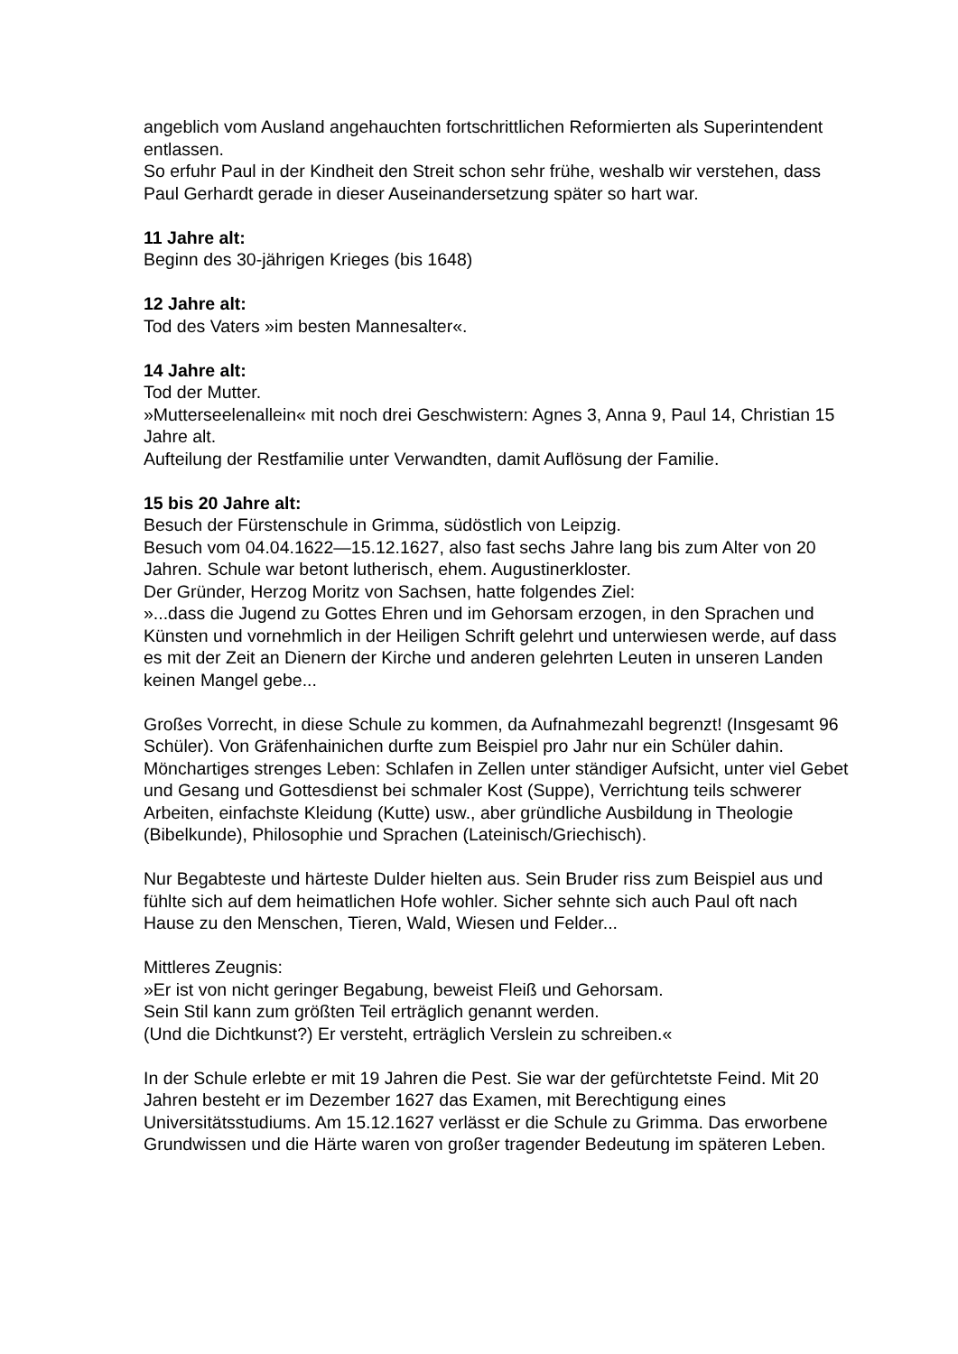angeblich vom Ausland angehauchten fortschrittlichen Reformierten als Superintendent entlassen.
So erfuhr Paul in der Kindheit den Streit schon sehr frühe, weshalb wir verstehen, dass Paul Gerhardt gerade in dieser Auseinandersetzung später so hart war.
11 Jahre alt:
Beginn des 30-jährigen Krieges (bis 1648)
12 Jahre alt:
Tod des Vaters »im besten Mannesalter«.
14 Jahre alt:
Tod der Mutter.
»Mutterseelenallein« mit noch drei Geschwistern: Agnes 3, Anna 9, Paul 14, Christian 15 Jahre alt.
Aufteilung der Restfamilie unter Verwandten, damit Auflösung der Familie.
15 bis 20 Jahre alt:
Besuch der Fürstenschule in Grimma, südöstlich von Leipzig.
Besuch vom 04.04.1622—15.12.1627, also fast sechs Jahre lang bis zum Alter von 20 Jahren. Schule war betont lutherisch, ehem. Augustinerkloster.
Der Gründer, Herzog Moritz von Sachsen, hatte folgendes Ziel:
»...dass die Jugend zu Gottes Ehren und im Gehorsam erzogen, in den Sprachen und Künsten und vornehmlich in der Heiligen Schrift gelehrt und unterwiesen werde, auf dass es mit der Zeit an Dienern der Kirche und anderen gelehrten Leuten in unseren Landen keinen Mangel gebe...
Großes Vorrecht, in diese Schule zu kommen, da Aufnahmezahl begrenzt! (Insgesamt 96 Schüler). Von Gräfenhainichen durfte zum Beispiel pro Jahr nur ein Schüler dahin.
Mönchartiges strenges Leben: Schlafen in Zellen unter ständiger Aufsicht, unter viel Gebet und Gesang und Gottesdienst bei schmaler Kost (Suppe), Verrichtung teils schwerer Arbeiten, einfachste Kleidung (Kutte) usw., aber gründliche Ausbildung in Theologie (Bibelkunde), Philosophie und Sprachen (Lateinisch/Griechisch).
Nur Begabteste und härteste Dulder hielten aus. Sein Bruder riss zum Beispiel aus und fühlte sich auf dem heimatlichen Hofe wohler. Sicher sehnte sich auch Paul oft nach Hause zu den Menschen, Tieren, Wald, Wiesen und Felder...
Mittleres Zeugnis:
»Er ist von nicht geringer Begabung, beweist Fleiß und Gehorsam.
Sein Stil kann zum größten Teil erträglich genannt werden.
(Und die Dichtkunst?) Er versteht, erträglich Verslein zu schreiben.«
In der Schule erlebte er mit 19 Jahren die Pest. Sie war der gefürchtetste Feind. Mit 20 Jahren besteht er im Dezember 1627 das Examen, mit Berechtigung eines Universitätsstudiums. Am 15.12.1627 verlässt er die Schule zu Grimma. Das erworbene Grundwissen und die Härte waren von großer tragender Bedeutung im späteren Leben.